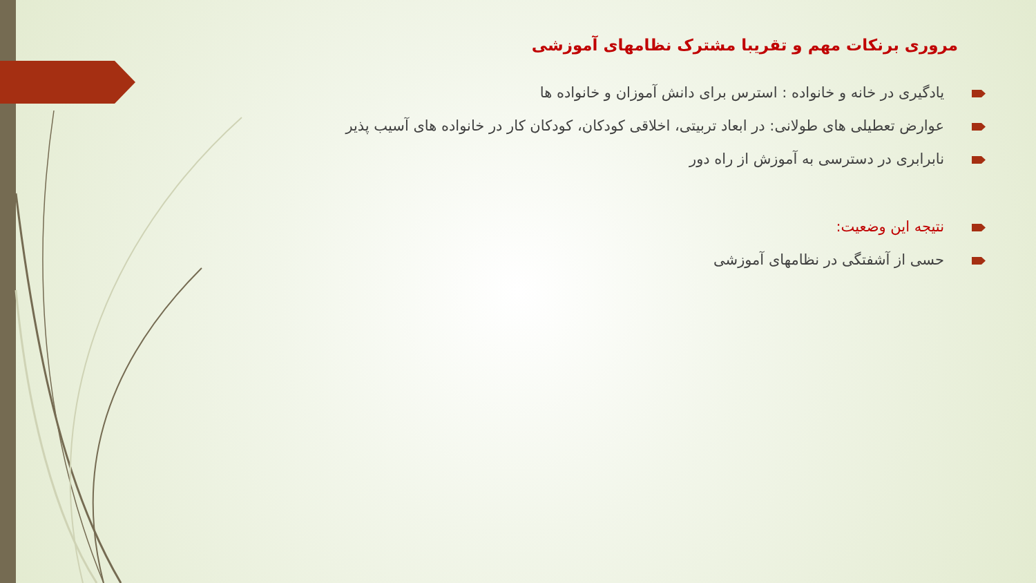مروری برنکات مهم و تقریبا مشترک نظامهای آموزشی
یادگیری در خانه و خانواده : استرس برای دانش آموزان و خانواده ها
عوارض تعطیلی های طولانی: در ابعاد تربیتی، اخلاقی کودکان، کودکان کار در خانواده های آسیب پذیر
نابرابری در دسترسی به آموزش از راه دور
نتیجه این وضعیت:
حسی از آشفتگی در نظامهای آموزشی